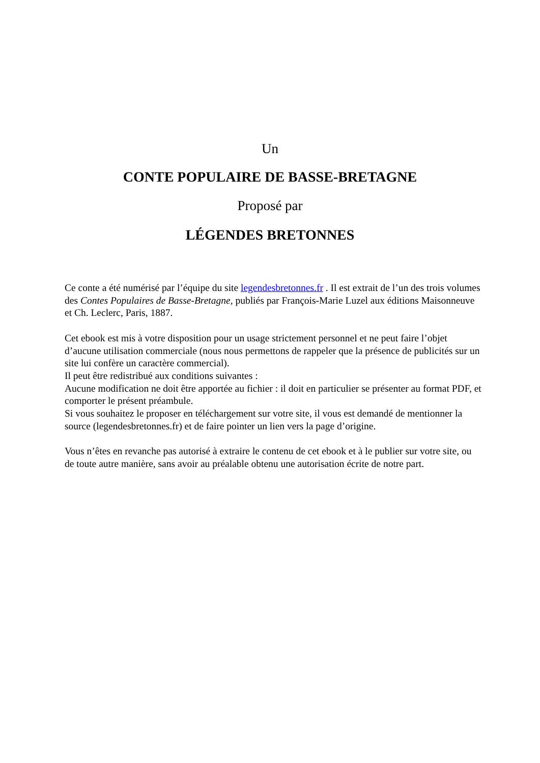Un
CONTE POPULAIRE DE BASSE-BRETAGNE
Proposé par
LÉGENDES BRETONNES
Ce conte a été numérisé par l’équipe du site legendesbretonnes.fr . Il est extrait de l’un des trois volumes des Contes Populaires de Basse-Bretagne, publiés par François-Marie Luzel aux éditions Maisonneuve et Ch. Leclerc, Paris, 1887.
Cet ebook est mis à votre disposition pour un usage strictement personnel et ne peut faire l’objet d’aucune utilisation commerciale (nous nous permettons de rappeler que la présence de publicités sur un site lui confère un caractère commercial).
Il peut être redistribué aux conditions suivantes :
Aucune modification ne doit être apportée au fichier : il doit en particulier se présenter au format PDF, et comporter le présent préambule.
Si vous souhaitez le proposer en téléchargement sur votre site, il vous est demandé de mentionner la source (legendesbretonnes.fr) et de faire pointer un lien vers la page d’origine.
Vous n’êtes en revanche pas autorisé à extraire le contenu de cet ebook et à le publier sur votre site, ou de toute autre manière, sans avoir au préalable obtenu une autorisation écrite de notre part.